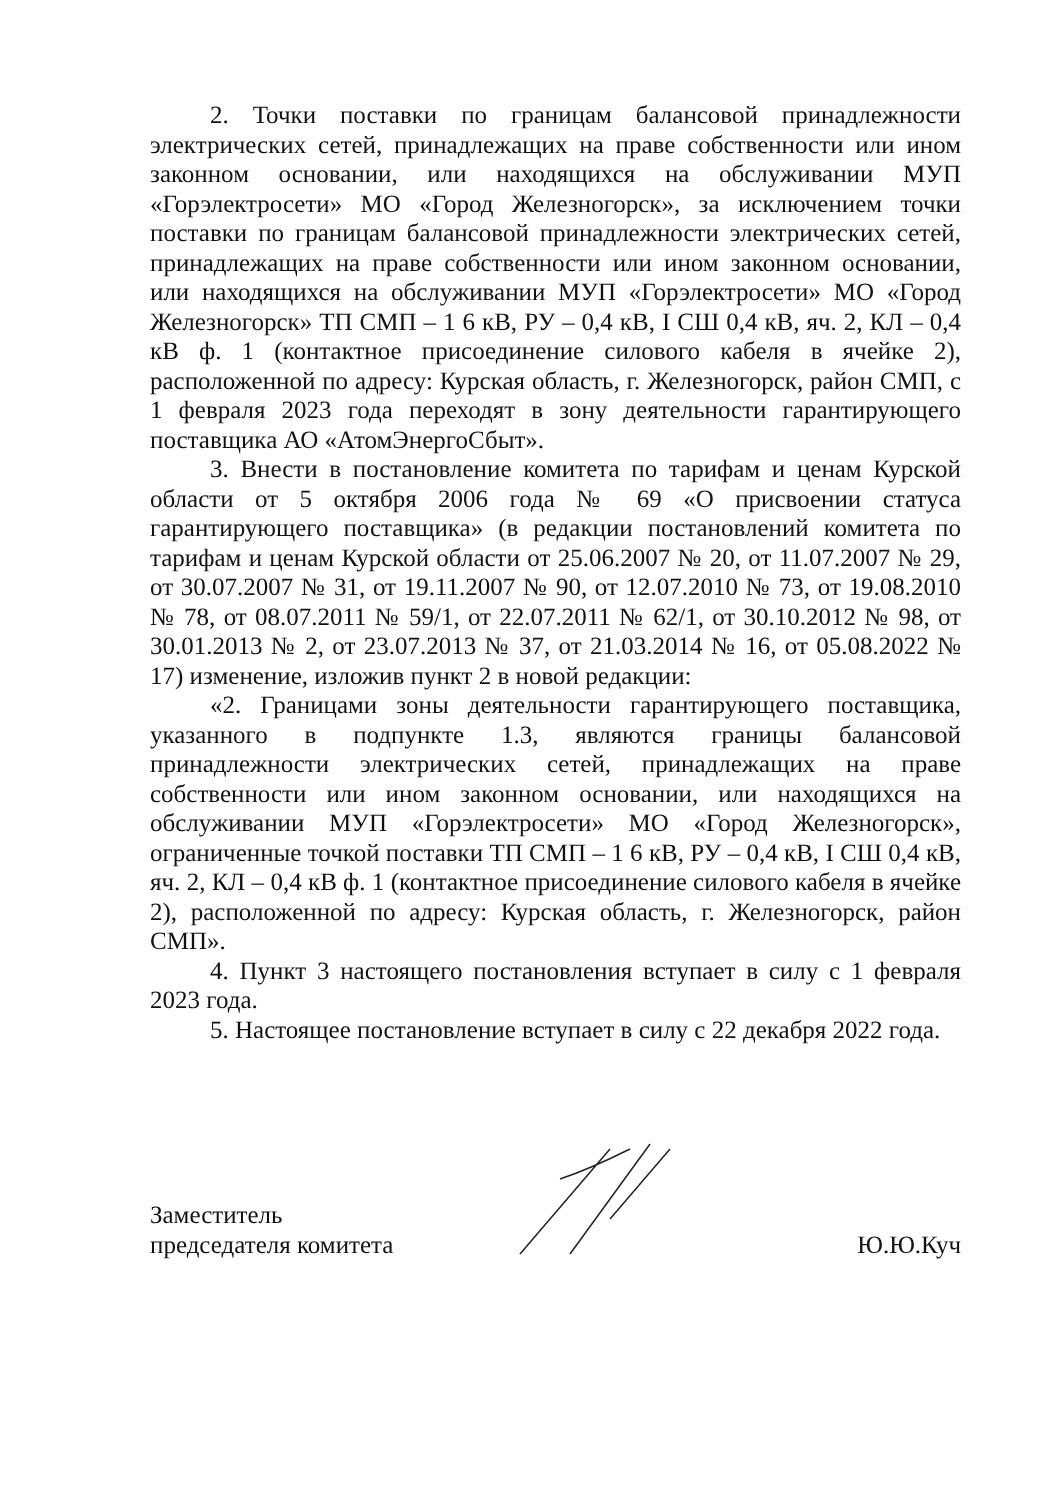2. Точки поставки по границам балансовой принадлежности электрических сетей, принадлежащих на праве собственности или ином законном основании, или находящихся на обслуживании МУП «Горэлектросети» МО «Город Железногорск», за исключением точки поставки по границам балансовой принадлежности электрических сетей, принадлежащих на праве собственности или ином законном основании, или находящихся на обслуживании МУП «Горэлектросети» МО «Город Железногорск» ТП СМП – 1 6 кВ, РУ – 0,4 кВ, I СШ 0,4 кВ, яч. 2, КЛ – 0,4 кВ ф. 1 (контактное присоединение силового кабеля в ячейке 2), расположенной по адресу: Курская область, г. Железногорск, район СМП, с 1 февраля 2023 года переходят в зону деятельности гарантирующего поставщика АО «АтомЭнергоСбыт».
3. Внести в постановление комитета по тарифам и ценам Курской области от 5 октября 2006 года № 69 «О присвоении статуса гарантирующего поставщика» (в редакции постановлений комитета по тарифам и ценам Курской области от 25.06.2007 № 20, от 11.07.2007 № 29, от 30.07.2007 № 31, от 19.11.2007 № 90, от 12.07.2010 № 73, от 19.08.2010 № 78, от 08.07.2011 № 59/1, от 22.07.2011 № 62/1, от 30.10.2012 № 98, от 30.01.2013 № 2, от 23.07.2013 № 37, от 21.03.2014 № 16, от 05.08.2022 № 17) изменение, изложив пункт 2 в новой редакции:
«2. Границами зоны деятельности гарантирующего поставщика, указанного в подпункте 1.3, являются границы балансовой принадлежности электрических сетей, принадлежащих на праве собственности или ином законном основании, или находящихся на обслуживании МУП «Горэлектросети» МО «Город Железногорск», ограниченные точкой поставки ТП СМП – 1 6 кВ, РУ – 0,4 кВ, I СШ 0,4 кВ, яч. 2, КЛ – 0,4 кВ ф. 1 (контактное присоединение силового кабеля в ячейке 2), расположенной по адресу: Курская область, г. Железногорск, район СМП».
4. Пункт 3 настоящего постановления вступает в силу с 1 февраля 2023 года.
5. Настоящее постановление вступает в силу с 22 декабря 2022 года.
Заместитель
председателя комитета
Ю.Ю.Куч